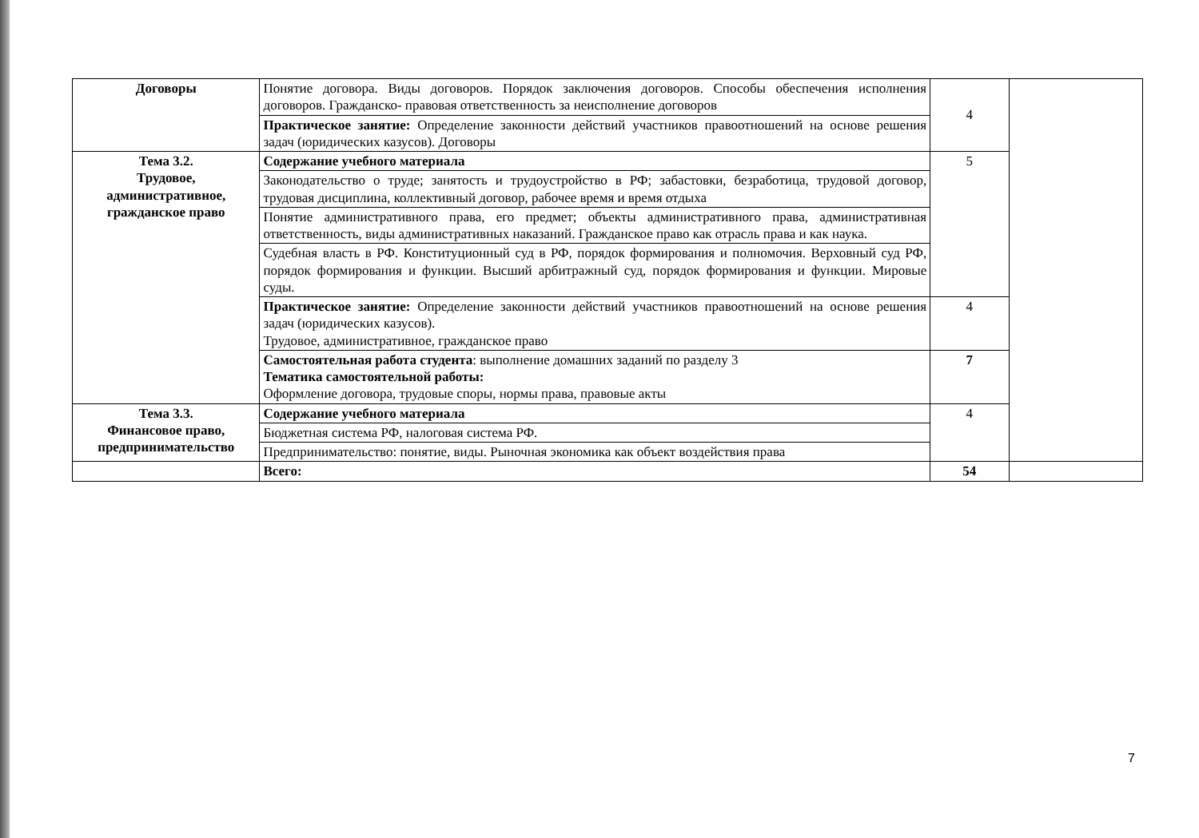| Договоры | Понятие договора. Виды договоров. Порядок заключения договоров. Способы обеспечения исполнения договоров. Гражданско- правовая ответственность за неисполнение договоров | 4 | |
| | Практическое занятие: Определение законности действий участников правоотношений на основе решения задач (юридических казусов). Договоры | | |
| Тема 3.2. Трудовое, административное, гражданское право | Содержание учебного материала | 5 | |
| | Законодательство о труде; занятость и трудоустройство в РФ; забастовки, безработица, трудовой договор, трудовая дисциплина, коллективный договор, рабочее время и время отдыха | | |
| | Понятие административного права, его предмет; объекты административного права, административная ответственность, виды административных наказаний. Гражданское право как отрасль права и как наука. | | |
| | Судебная власть в РФ. Конституционный суд в РФ, порядок формирования и полномочия. Верховный суд РФ, порядок формирования и функции. Высший арбитражный суд, порядок формирования и функции. Мировые суды. | | |
| | Практическое занятие: Определение законности действий участников правоотношений на основе решения задач (юридических казусов). Трудовое, административное, гражданское право | 4 | |
| | Самостоятельная работа студента : выполнение домашних заданий по разделу 3 Тематика самостоятельной работы: Оформление договора, трудовые споры, нормы права, правовые акты | 7 | |
| Тема 3.3. Финансовое право, предпринимательство | Содержание учебного материала | 4 | |
| | Бюджетная система РФ, налоговая система РФ. | | |
| | Предпринимательство: понятие, виды. Рыночная экономика как объект воздействия права | | |
| | Всего: | 54 | |
7